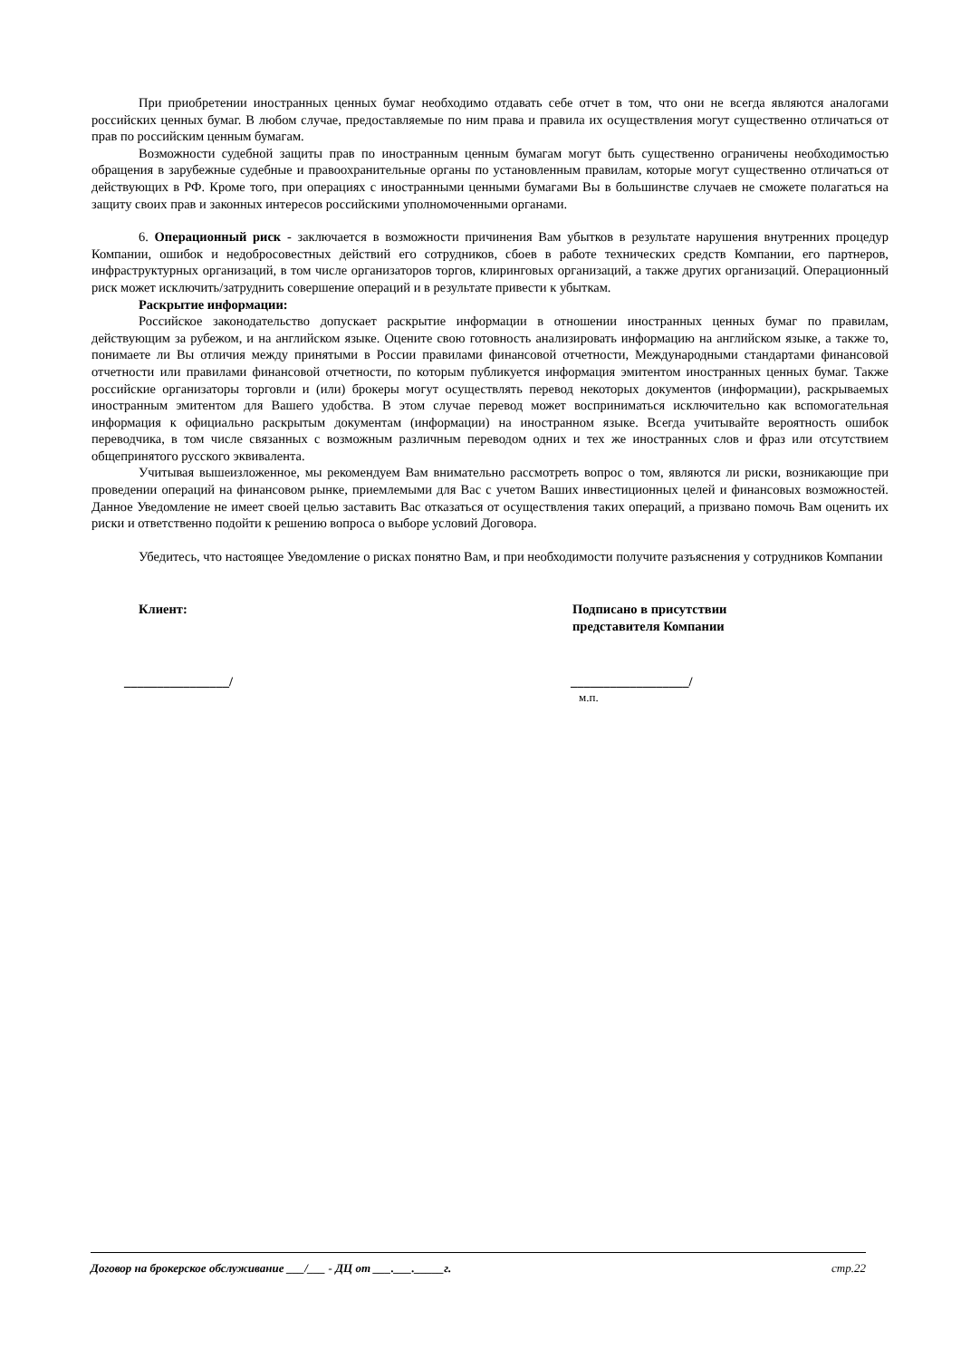При приобретении иностранных ценных бумаг необходимо отдавать себе отчет в том, что они не всегда являются аналогами российских ценных бумаг. В любом случае, предоставляемые по ним права и правила их осуществления могут существенно отличаться от прав по российским ценным бумагам.
Возможности судебной защиты прав по иностранным ценным бумагам могут быть существенно ограничены необходимостью обращения в зарубежные судебные и правоохранительные органы по установленным правилам, которые могут существенно отличаться от действующих в РФ. Кроме того, при операциях с иностранными ценными бумагами Вы в большинстве случаев не сможете полагаться на защиту своих прав и законных интересов российскими уполномоченными органами.
6. Операционный риск - заключается в возможности причинения Вам убытков в результате нарушения внутренних процедур Компании, ошибок и недобросовестных действий его сотрудников, сбоев в работе технических средств Компании, его партнеров, инфраструктурных организаций, в том числе организаторов торгов, клиринговых организаций, а также других организаций. Операционный риск может исключить/затруднить совершение операций и в результате привести к убыткам.
Раскрытие информации:
Российское законодательство допускает раскрытие информации в отношении иностранных ценных бумаг по правилам, действующим за рубежом, и на английском языке. Оцените свою готовность анализировать информацию на английском языке, а также то, понимаете ли Вы отличия между принятыми в России правилами финансовой отчетности, Международными стандартами финансовой отчетности или правилами финансовой отчетности, по которым публикуется информация эмитентом иностранных ценных бумаг. Также российские организаторы торговли и (или) брокеры могут осуществлять перевод некоторых документов (информации), раскрываемых иностранным эмитентом для Вашего удобства. В этом случае перевод может восприниматься исключительно как вспомогательная информация к официально раскрытым документам (информации) на иностранном языке. Всегда учитывайте вероятность ошибок переводчика, в том числе связанных с возможным различным переводом одних и тех же иностранных слов и фраз или отсутствием общепринятого русского эквивалента.
Учитывая вышеизложенное, мы рекомендуем Вам внимательно рассмотреть вопрос о том, являются ли риски, возникающие при проведении операций на финансовом рынке, приемлемыми для Вас с учетом Ваших инвестиционных целей и финансовых возможностей. Данное Уведомление не имеет своей целью заставить Вас отказаться от осуществления таких операций, а призвано помочь Вам оценить их риски и ответственно подойти к решению вопроса о выборе условий Договора.
Убедитесь, что настоящее Уведомление о рисках понятно Вам, и при необходимости получите разъяснения у сотрудников Компании
Клиент: Подписано в присутствии
представителя Компании
________________/ __________________/
м.п.
Договор на брокерское обслуживание ___/___ - ДЦ от ___.___._____г. стр.22